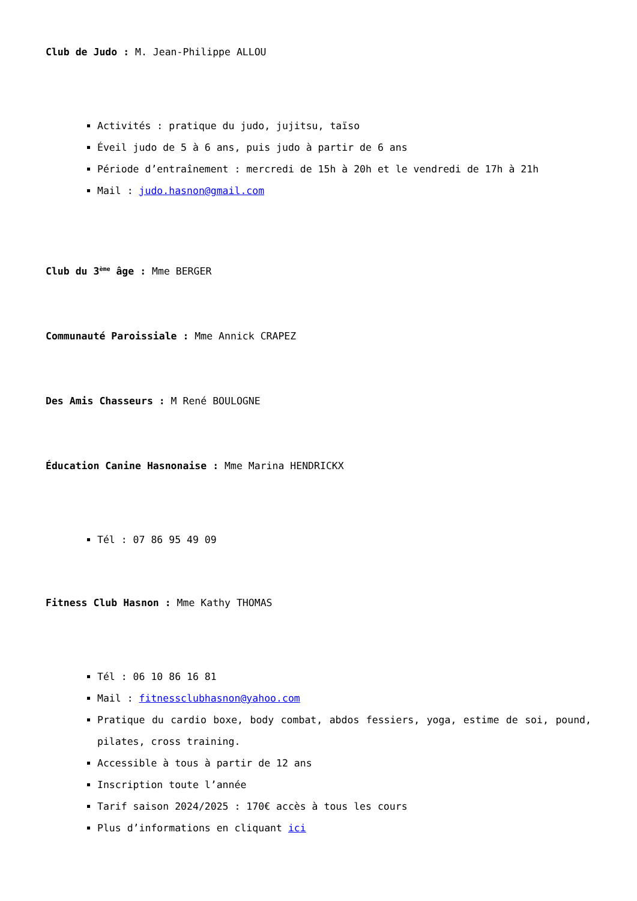Club de Judo : M. Jean-Philippe ALLOU
Activités : pratique du judo, jujitsu, taïso
Éveil judo de 5 à 6 ans, puis judo à partir de 6 ans
Période d’entraînement : mercredi de 15h à 20h et le vendredi de 17h à 21h
Mail : judo.hasnon@gmail.com
Club du 3<sup>ème</sup> âge : Mme BERGER
Communauté Paroissiale : Mme Annick CRAPEZ
Des Amis Chasseurs : M René BOULOGNE
Éducation Canine Hasnonaise : Mme Marina HENDRICKX
Tél : 07 86 95 49 09
Fitness Club Hasnon : Mme Kathy THOMAS
Tél : 06 10 86 16 81
Mail : fitnessclubhasnon@yahoo.com
Pratique du cardio boxe, body combat, abdos fessiers, yoga, estime de soi, pound, pilates, cross training.
Accessible à tous à partir de 12 ans
Inscription toute l’année
Tarif saison 2024/2025 : 170€ accès à tous les cours
Plus d’informations en cliquant ici